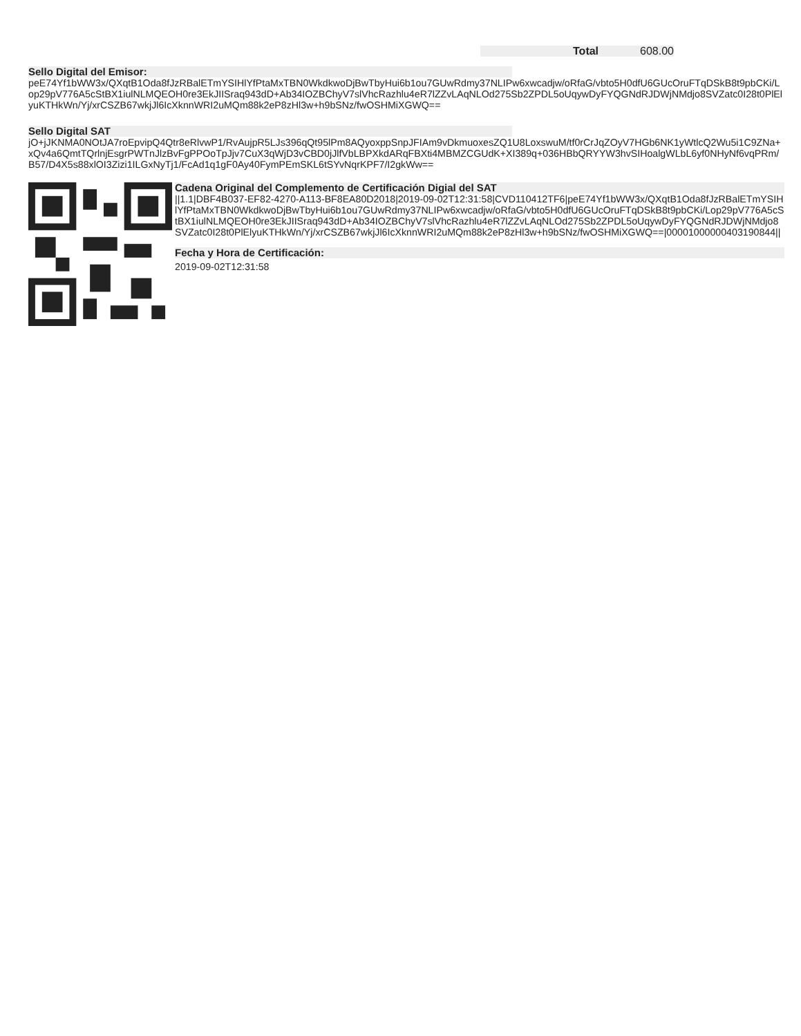Total 608.00
Sello Digital del Emisor:
peE74Yf1bWW3x/QXqtB1Oda8fJzRBalETmYSIHlYfPtaMxTBN0WkdkwoDjBwTbyHui6b1ou7GUwRdmy37NLIPw6xwcadjw/oRfaG/vbto5H0dfU6GUcOruFTqDSkB8t9pbCKi/Lop29pV776A5cStBX1iulNLMQEOH0re3EkJIISraq943dD+Ab34IOZBChyV7slVhcRazhlu4eR7lZZvLAqNLOd275Sb2ZPDL5oUqywDyFYQGNdRJDWjNMdjo8SVZatc0I28t0PlElyuKTHkWn/Yj/xrCSZB67wkjJl6IcXknnWRI2uMQm88k2eP8zHl3w+h9bSNz/fwOSHMiXGWQ==
Sello Digital SAT
jO+jJKNMA0NOtJA7roEpvipQ4Qtr8eRlvwP1/RvAujpR5LJs396qQt95lPm8AQyoxppSnpJFIAm9vDkmuoxesZQ1U8LoxswuM/tf0rCrJqZOyV7HGb6NK1yWtlcQ2Wu5i1C9ZNa+xQv4a6QmtTQrlnjEsgrPWTnJlzBvFgPPOoTpJjv7CuX3qWjD3vCBD0jJlfVbLBPXkdARqFBXti4MBMZCGUdK+XI389q+036HBbQRYYW3hvSIHoalgWLbL6yf0NHyNf6vqPRm/B57/D4X5s88xlOI3Zizi1ILGxNyTj1/FcAd1q1gF0Ay40FymPEmSKL6tSYvNqrKPF7/I2gkWw==
Cadena Original del Complemento de Certificación Digial del SAT
||1.1|DBF4B037-EF82-4270-A113-BF8EA80D2018|2019-09-02T12:31:58|CVD110412TF6|peE74Yf1bWW3x/QXqtB1Oda8fJzRBalETmYSIHlYfPtaMxTBN0WkdkwoDjBwTbyHui6b1ou7GUwRdmy37NLIPw6xwcadjw/oRfaG/vbto5H0dfU6GUcOruFTqDSkB8t9pbCKi/Lop29pV776A5cStBX1iulNLMQEOH0re3EkJIISraq943dD+Ab34IOZBChyV7slVhcRazhlu4eR7lZZvLAqNLOd275Sb2ZPDL5oUqywDyFYQGNdRJDWjNMdjo8SVZatc0I28t0PlElyuKTHkWn/Yj/xrCSZB67wkjJl6IcXknnWRI2uMQm88k2eP8zHl3w+h9bSNz/fwOSHMiXGWQ==|00001000000403190844||
Fecha y Hora de Certificación:
2019-09-02T12:31:58